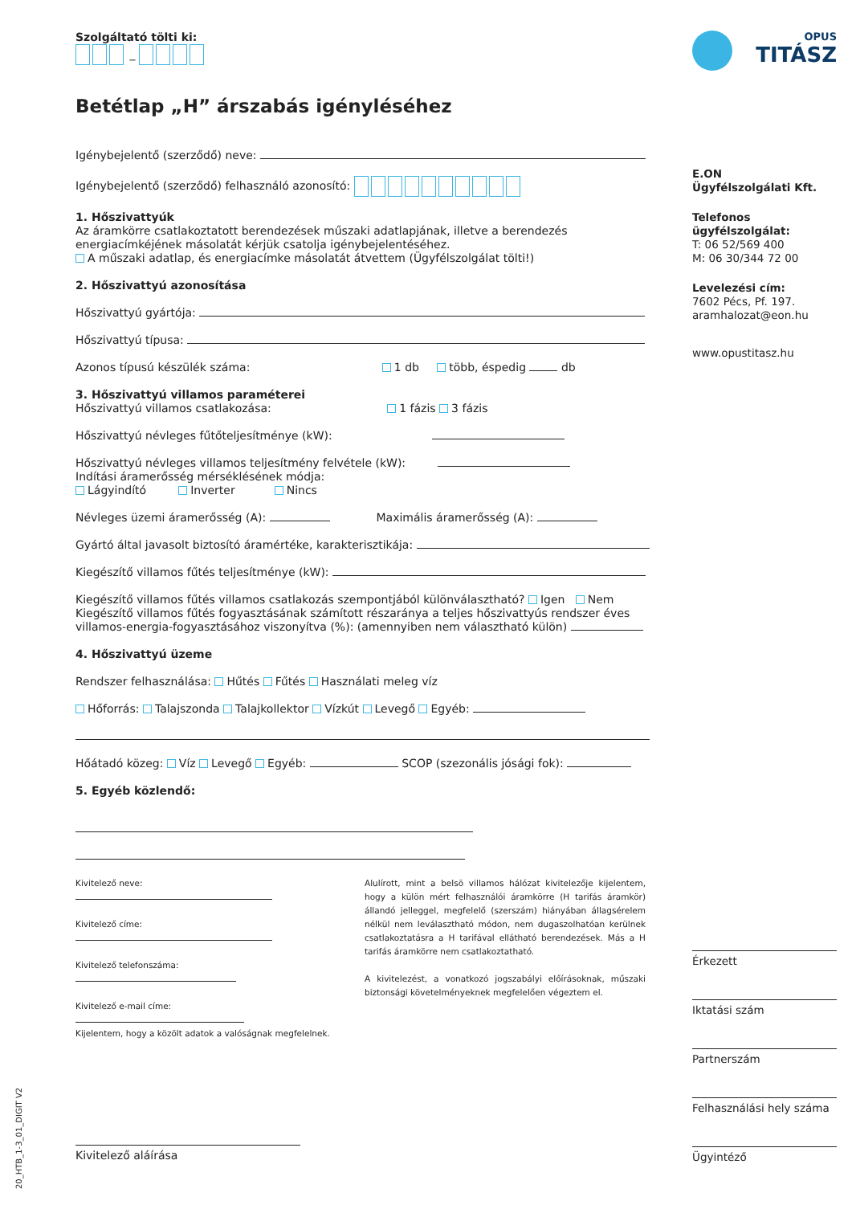Szolgáltató tölti ki:
_
Betétlap „H” árszabás igényléséhez
Igénybejelentő (szerződő) neve:
Igénybejelentő (szerződő) felhasználó azonosító:
1. Hőszivattyúk
Az áramkörre csatlakoztatott berendezések műszaki adatlapjának, illetve a berendezés energiacímkéjének másolatát kérjük csatolja igénybejelentéséhez.
A műszaki adatlap, és energiacímke másolatát átvettem (Ügyfélszolgálat tölti!)
2. Hőszivattyú azonosítása
Hőszivattyú gyártója:
Hőszivattyú típusa:
Azonos típusú készülék száma: 1 db több, éspedig db
3. Hőszivattyú villamos paraméterei
Hőszivattyú villamos csatlakozása: 1 fázis 3 fázis
Hőszivattyú névleges fűtőteljesítménye (kW):
Hőszivattyú névleges villamos teljesítmény felvétele (kW):
Indítási áramerősség mérséklésének módja:
Lágyindító Inverter Nincs
Névleges üzemi áramerősség (A): Maximális áramerősség (A):
Gyártó által javasolt biztosító áramértéke, karakterisztikája:
Kiegészítő villamos fűtés teljesítménye (kW):
Kiegészítő villamos fűtés villamos csatlakozás szempontjából különválasztható? Igen Nem
Kiegészítő villamos fűtés fogyasztásának számított részaránya a teljes hőszivattyús rendszer éves villamos-energia-fogyasztásához viszonyítva (%): (amennyiben nem választható külön)
4. Hőszivattyú üzeme
Rendszer felhasználása: Hűtés Fűtés Használati meleg víz
Hőforrás: Talajszonda Talajkollektor Vízkút Levegő Egyéb:
Hőátadó közeg: Víz Levegő Egyéb: SCOP (szezonális jósági fok):
5. Egyéb közlendő:
Kivitelező neve:
Kivitelező címe:
Kivitelező telefonszáma:
Kivitelező e-mail címe:
Kijelentem, hogy a közölt adatok a valóságnak megfelelnek.
Alulírott, mint a belsö villamos hálózat kivitelezője kijelentem, hogy a külön mért felhasználói áramkörre (H tarifás áramkör) állandó jelleggel, megfelelő (szerszám) hiányában állagsérelem nélkül nem leválasztható módon, nem dugaszolhatóan kerülnek csatlakoztatásra a H tarifával ellátható berendezések. Más a H tarifás áramkörre nem csatlakoztatható.
A kivitelezést, a vonatkozó jogszabályi előírásoknak, műszaki biztonsági követelményeknek megfelelően végeztem el.
Kivitelező aláírása
OPUS
TITÁSZ
E.ON
Ügyfélszolgálati Kft.
Telefonos ügyfélszolgálat:
T: 06 52/569 400
M: 06 30/344 72 00
Levelezési cím:
7602 Pécs, Pf. 197.
aramhalozat@eon.hu
www.opustitasz.hu
Érkezett
Iktatási szám
Partnerszám
Felhasználási hely száma
Ügyintéző
20_HTB_1-3_01_DIGIT V2